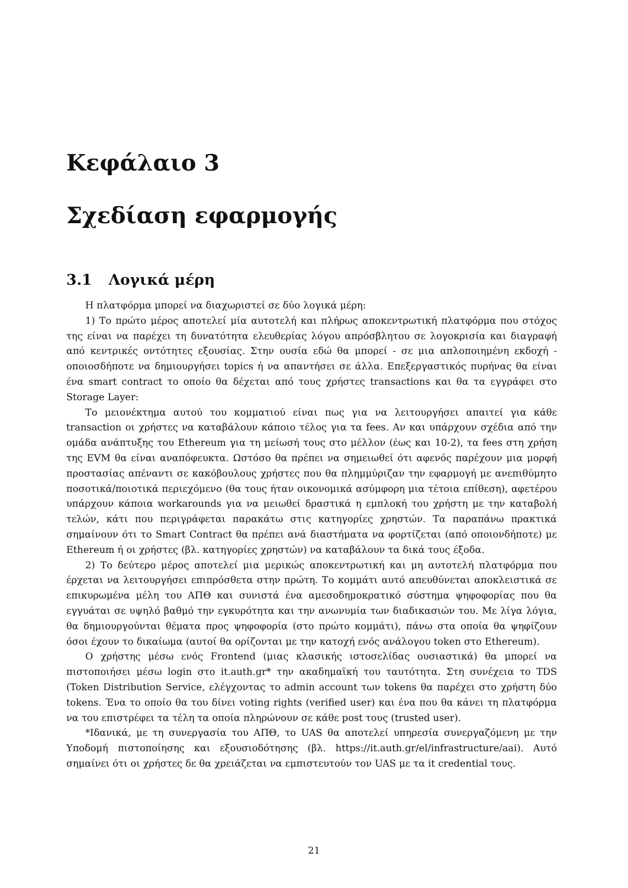Κεφάλαιο 3
Σχεδίαση εφαρμογής
3.1 Λογικά μέρη
Η πλατφόρμα μπορεί να διαχωριστεί σε δύο λογικά μέρη:
1) Το πρώτο μέρος αποτελεί μία αυτοτελή και πλήρως αποκεντρωτική πλατφόρμα που στόχος της είναι να παρέχει τη δυνατότητα ελευθερίας λόγου απρόσβλητου σε λογοκρισία και διαγραφή από κεντρικές οντότητες εξουσίας. Στην ουσία εδώ θα μπορεί - σε μια απλοποιημένη εκδοχή - οποιοσδήποτε να δημιουργήσει topics ή να απαντήσει σε άλλα. Επεξεργαστικός πυρήνας θα είναι ένα smart contract το οποίο θα δέχεται από τους χρήστες transactions και θα τα εγγράφει στο Storage Layer:
Το μειονέκτημα αυτού του κομματιού είναι πως για να λειτουργήσει απαιτεί για κάθε transaction οι χρήστες να καταβάλουν κάποιο τέλος για τα fees. Αν και υπάρχουν σχέδια από την ομάδα ανάπτυξης του Ethereum για τη μείωσή τους στο μέλλον (έως και 10-2), τα fees στη χρήση της EVM θα είναι αναπόφευκτα. Ωστόσο θα πρέπει να σημειωθεί ότι αφενός παρέχουν μια μορφή προστασίας απέναντι σε κακόβουλους χρήστες που θα πλημμύριζαν την εφαρμογή με ανεπιθύμητο ποσοτικά/ποιοτικά περιεχόμενο (θα τους ήταν οικονομικά ασύμφορη μια τέτοια επίθεση), αφετέρου υπάρχουν κάποια workarounds για να μειωθεί δραστικά η εμπλοκή του χρήστη με την καταβολή τελών, κάτι που περιγράφεται παρακάτω στις κατηγορίες χρηστών. Τα παραπάνω πρακτικά σημαίνουν ότι το Smart Contract θα πρέπει ανά διαστήματα να φορτίζεται (από οποιονδήποτε) με Ethereum ή οι χρήστες (βλ. κατηγορίες χρηστών) να καταβάλουν τα δικά τους έξοδα.
2) Το δεύτερο μέρος αποτελεί μια μερικώς αποκεντρωτική και μη αυτοτελή πλατφόρμα που έρχεται να λειτουργήσει επιπρόσθετα στην πρώτη. Το κομμάτι αυτό απευθύνεται αποκλειστικά σε επικυρωμένα μέλη του ΑΠΘ και συνιστά ένα αμεσοδημοκρατικό σύστημα ψηφοφορίας που θα εγγυάται σε υψηλό βαθμό την εγκυρότητα και την ανωνυμία των διαδικασιών του. Με λίγα λόγια, θα δημιουργούνται θέματα προς ψηφοφορία (στο πρώτο κομμάτι), πάνω στα οποία θα ψηφίζουν όσοι έχουν το δικαίωμα (αυτοί θα ορίζονται με την κατοχή ενός ανάλογου token στο Ethereum).
Ο χρήστης μέσω ενός Frontend (μιας κλασικής ιστοσελίδας ουσιαστικά) θα μπορεί να πιστοποιήσει μέσω login στο it.auth.gr* την ακαδημαϊκή του ταυτότητα. Στη συνέχεια το TDS (Token Distribution Service, ελέγχοντας το admin account των tokens θα παρέχει στο χρήστη δύο tokens. Ένα το οποίο θα του δίνει voting rights (verified user) και ένα που θα κάνει τη πλατφόρμα να του επιστρέφει τα τέλη τα οποία πληρώνουν σε κάθε post τους (trusted user).
*Ιδανικά, με τη συνεργασία του ΑΠΘ, το UAS θα αποτελεί υπηρεσία συνεργαζόμενη με την Υποδομή πιστοποίησης και εξουσιοδότησης (βλ. https://it.auth.gr/el/infrastructure/aai). Αυτό σημαίνει ότι οι χρήστες δε θα χρειάζεται να εμπιστευτούν τον UAS με τα it credential τους.
21